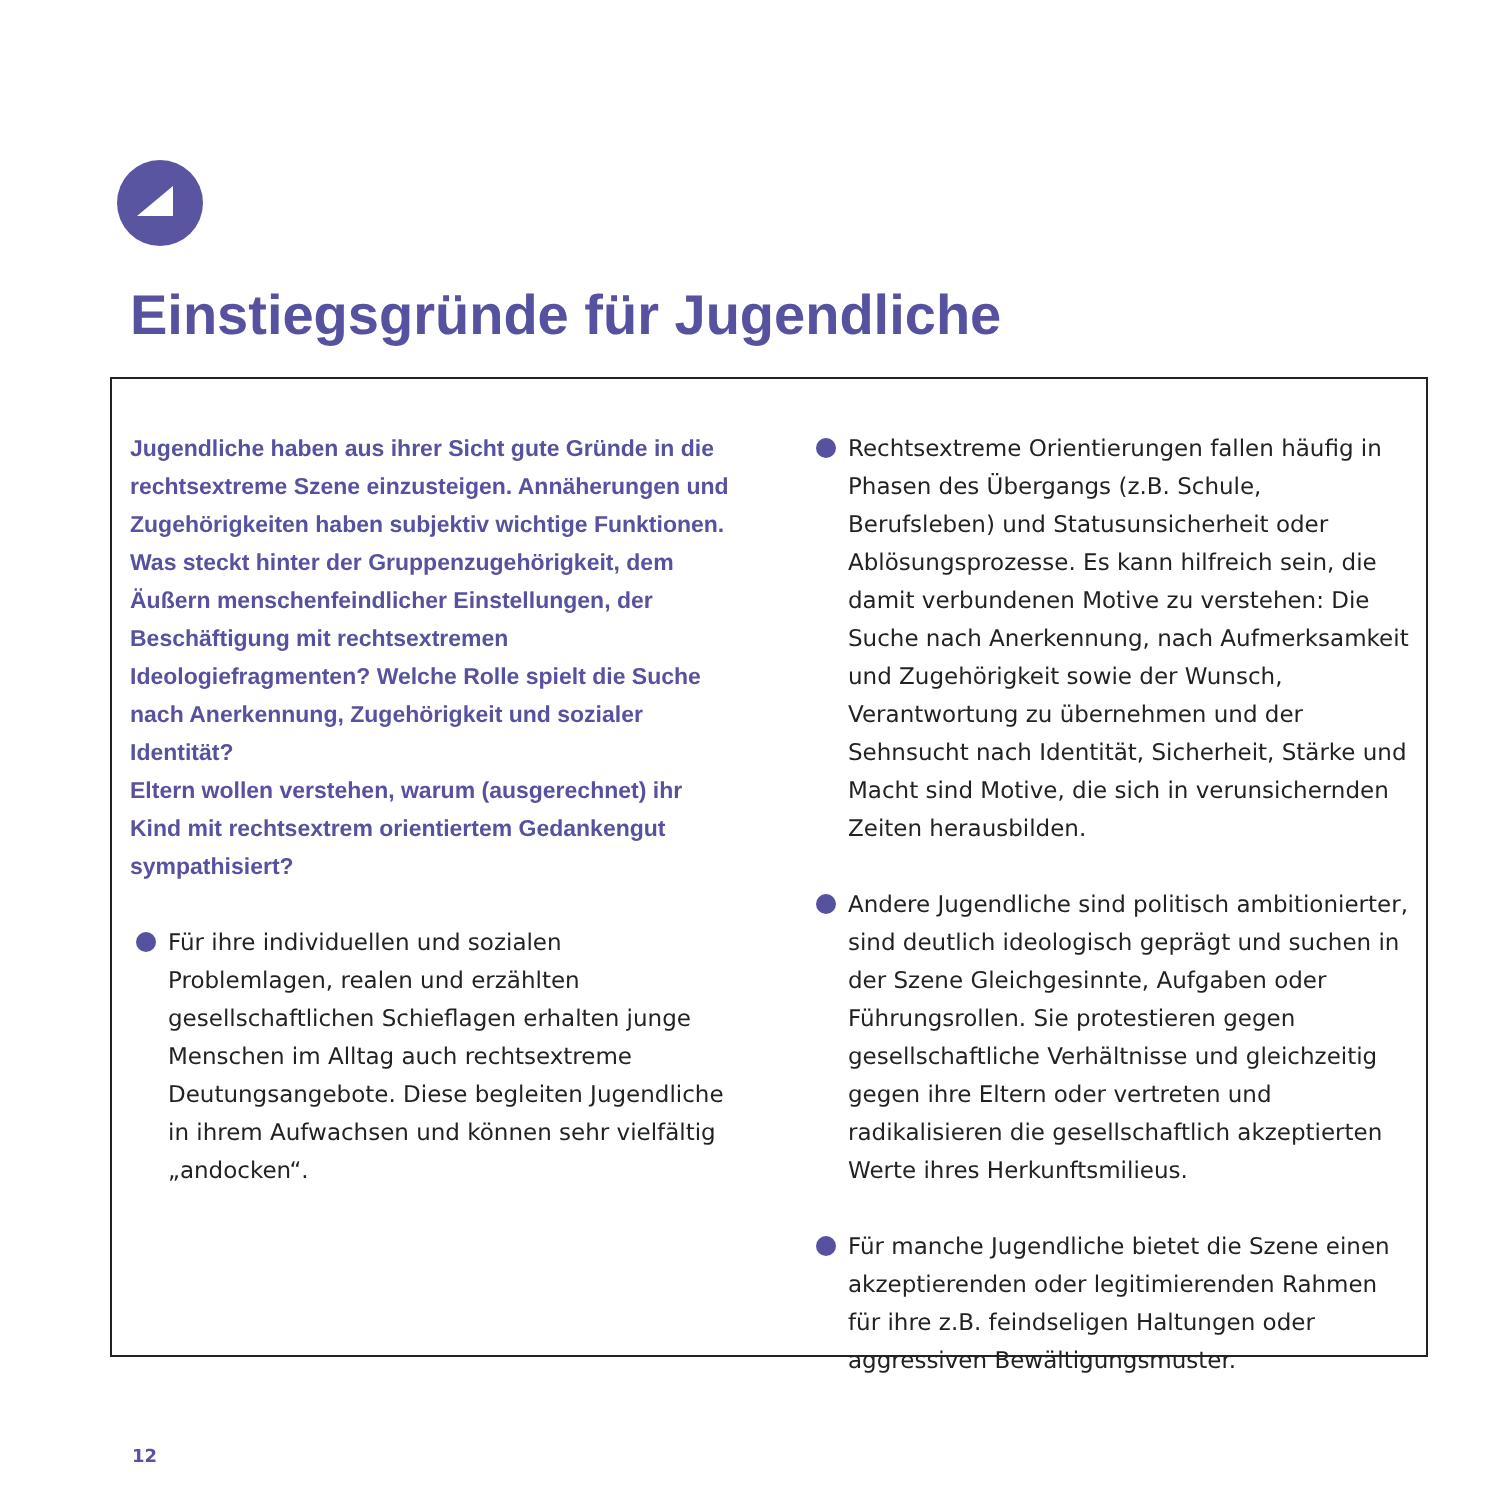Einstiegsgründe für Jugendliche
Jugendliche haben aus ihrer Sicht gute Gründe in die rechtsextreme Szene einzusteigen. Annäherungen und Zugehörigkeiten haben subjektiv wichtige Funktionen. Was steckt hinter der Gruppenzugehörigkeit, dem Äußern menschenfeindlicher Einstellungen, der Beschäftigung mit rechtsextremen Ideologiefragmenten? Welche Rolle spielt die Suche nach Anerkennung, Zugehörigkeit und sozialer Identität?
Eltern wollen verstehen, warum (ausgerechnet) ihr Kind mit rechtsextrem orientiertem Gedankengut sympathisiert?
Für ihre individuellen und sozialen Problemlagen, realen und erzählten gesellschaftlichen Schieflagen erhalten junge Menschen im Alltag auch rechtsextreme Deutungsangebote. Diese begleiten Jugendliche in ihrem Aufwachsen und können sehr vielfältig „andocken“.
Rechtsextreme Orientierungen fallen häufig in Phasen des Übergangs (z.B. Schule, Berufsleben) und Statusunsicherheit oder Ablösungsprozesse. Es kann hilfreich sein, die damit verbundenen Motive zu verstehen: Die Suche nach Anerkennung, nach Aufmerksamkeit und Zugehörigkeit sowie der Wunsch, Verantwortung zu übernehmen und der Sehnsucht nach Identität, Sicherheit, Stärke und Macht sind Motive, die sich in verunsichernden Zeiten herausbilden.
Andere Jugendliche sind politisch ambitionierter, sind deutlich ideologisch geprägt und suchen in der Szene Gleichgesinnte, Aufgaben oder Führungsrollen. Sie protestieren gegen gesellschaftliche Verhältnisse und gleichzeitig gegen ihre Eltern oder vertreten und radikalisieren die gesellschaftlich akzeptierten Werte ihres Herkunftsmilieus.
Für manche Jugendliche bietet die Szene einen akzeptierenden oder legitimierenden Rahmen für ihre z.B. feindseligen Haltungen oder aggressiven Bewältigungsmuster.
12